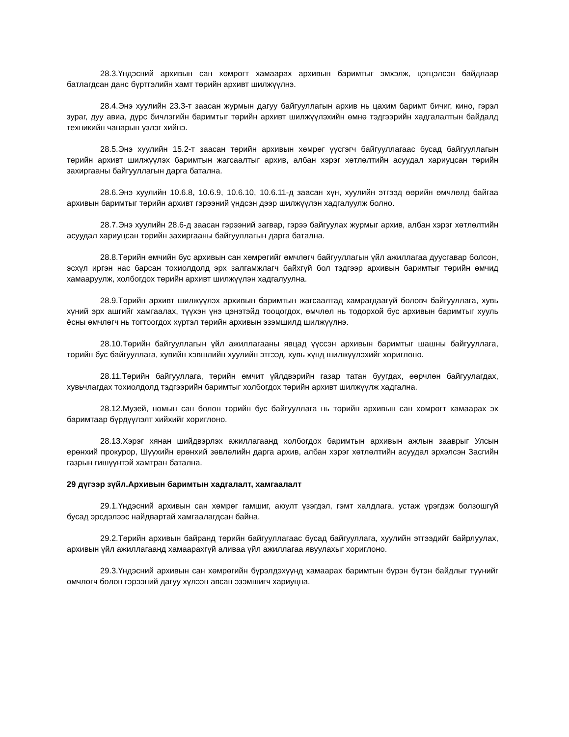28.3.Үндэсний архивын сан хөмрөгт хамаарах архивын баримтыг эмхэлж, цэгцэлсэн байдлаар батлагдсан данс бүртгэлийн хамт төрийн архивт шилжүүлнэ.
28.4.Энэ хуулийн 23.3-т заасан журмын дагуу байгууллагын архив нь цахим баримт бичиг, кино, гэрэл зураг, дуу авиа, дүрс бичлэгийн баримтыг төрийн архивт шилжүүлэхийн өмнө тэдгээрийн хадгалалтын байдалд техникийн чанарын үзлэг хийнэ.
28.5.Энэ хуулийн 15.2-т заасан төрийн архивын хөмрөг үүсгэгч байгууллагаас бусад байгууллагын төрийн архивт шилжүүлэх баримтын жагсаалтыг архив, албан хэрэг хөтлөлтийн асуудал хариуцсан төрийн захиргааны байгууллагын дарга батална.
28.6.Энэ хуулийн 10.6.8, 10.6.9, 10.6.10, 10.6.11-д заасан хүн, хуулийн этгээд өөрийн өмчлөлд байгаа архивын баримтыг төрийн архивт гэрээний үндсэн дээр шилжүүлэн хадгалуулж болно.
28.7.Энэ хуулийн 28.6-д заасан гэрээний загвар, гэрээ байгуулах журмыг архив, албан хэрэг хөтлөлтийн асуудал хариуцсан төрийн захиргааны байгууллагын дарга батална.
28.8.Төрийн өмчийн бус архивын сан хөмрөгийг өмчлөгч байгууллагын үйл ажиллагаа дуусгавар болсон, эсхүл иргэн нас барсан тохиолдолд эрх залгамжлагч байхгүй бол тэдгээр архивын баримтыг төрийн өмчид хамааруулж, холбогдох төрийн архивт шилжүүлэн хадгалуулна.
28.9.Төрийн архивт шилжүүлэх архивын баримтын жагсаалтад хамрагдаагүй боловч байгууллага, хувь хүний эрх ашгийг хамгаалах, түүхэн үнэ цэнэтэйд тооцогдох, өмчлөл нь тодорхой бус архивын баримтыг хууль ёсны өмчлөгч нь тогтоогдох хүртэл төрийн архивын эзэмшилд шилжүүлнэ.
28.10.Төрийн байгууллагын үйл ажиллагааны явцад үүссэн архивын баримтыг шашны байгууллага, төрийн бус байгууллага, хувийн хэвшлийн хуулийн этгээд, хувь хүнд шилжүүлэхийг хориглоно.
28.11.Төрийн байгууллага, төрийн өмчит үйлдвэрийн газар татан буугдах, өөрчлөн байгуулагдах, хувьчлагдах тохиолдолд тэдгээрийн баримтыг холбогдох төрийн архивт шилжүүлж хадгална.
28.12.Музей, номын сан болон төрийн бус байгууллага нь төрийн архивын сан хөмрөгт хамаарах эх баримтаар бүрдүүлэлт хийхийг хориглоно.
28.13.Хэрэг хянан шийдвэрлэх ажиллагаанд холбогдох баримтын архивын ажлын зааврыг Улсын ерөнхий прокурор, Шүүхийн ерөнхий зөвлөлийн дарга архив, албан хэрэг хөтлөлтийн асуудал эрхэлсэн Засгийн газрын гишүүнтэй хамтран батална.
29 дүгээр зүйл.Архивын баримтын хадгалалт, хамгаалалт
29.1.Үндэсний архивын сан хөмрөг гамшиг, аюулт үзэгдэл, гэмт халдлага, устаж үрэгдэж болзошгүй бусад эрсдэлээс найдвартай хамгаалагдсан байна.
29.2.Төрийн архивын байранд төрийн байгууллагаас бусад байгууллага, хуулийн этгээдийг байрлуулах, архивын үйл ажиллагаанд хамаарахгүй аливаа үйл ажиллагаа явуулахыг хориглоно.
29.3.Үндэсний архивын сан хөмрөгийн бүрэлдэхүүнд хамаарах баримтын бүрэн бүтэн байдлыг түүнийг өмчлөгч болон гэрээний дагуу хүлээн авсан эзэмшигч хариуцна.